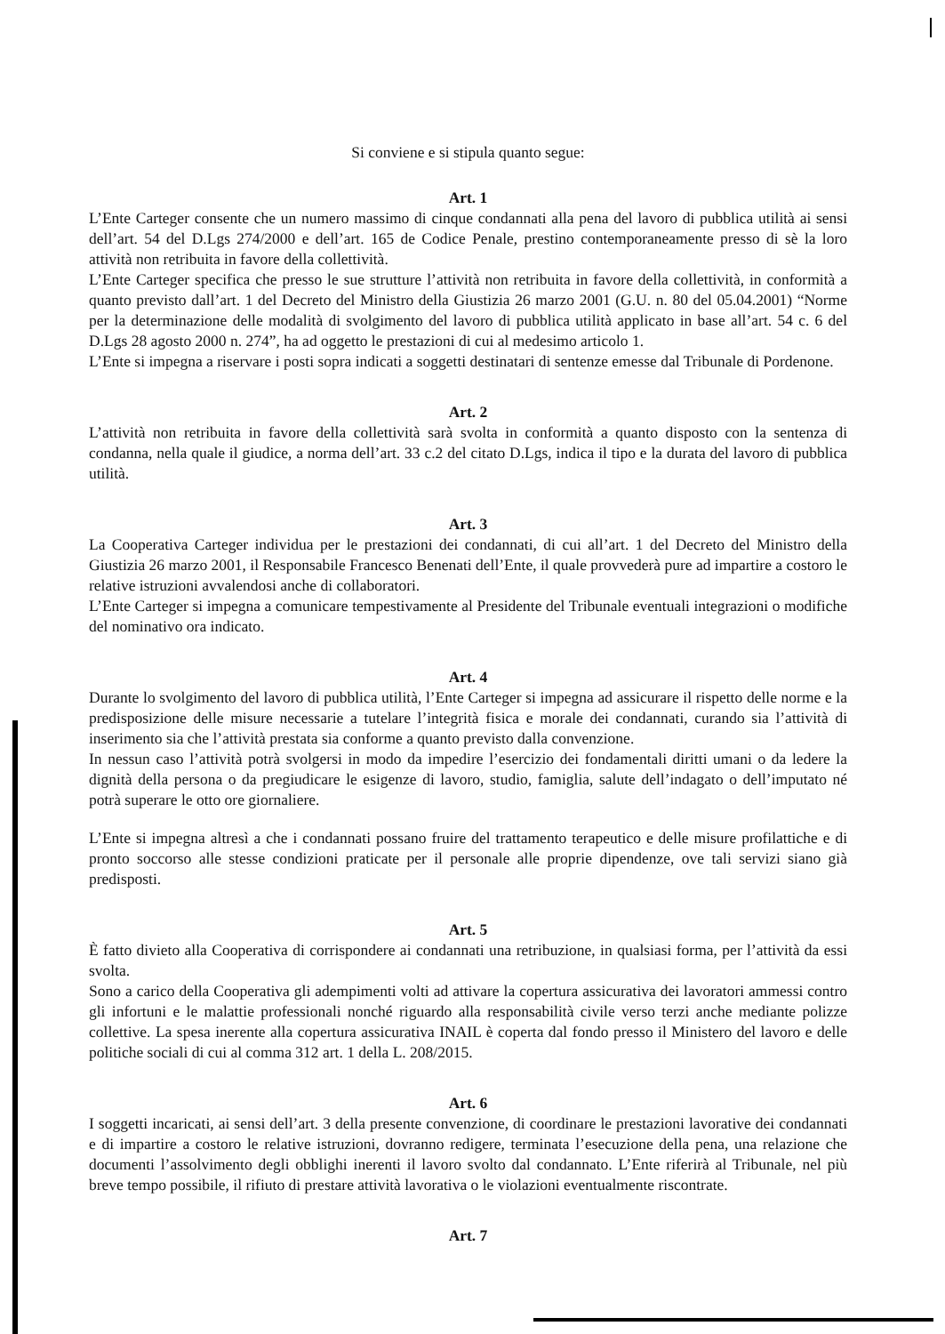Si conviene e si stipula quanto segue:
Art. 1
L’Ente Carteger consente che un numero massimo di cinque condannati alla pena del lavoro di pubblica utilità ai sensi dell’art. 54 del D.Lgs 274/2000 e dell’art. 165 de Codice Penale, prestino contemporaneamente presso di sè la loro attività non retribuita in favore della collettività.
L’Ente Carteger specifica che presso le sue strutture l’attività non retribuita in favore della collettività, in conformità a quanto previsto dall’art. 1 del Decreto del Ministro della Giustizia 26 marzo 2001 (G.U. n. 80 del 05.04.2001) “Norme per la determinazione delle modalità di svolgimento del lavoro di pubblica utilità applicato in base all’art. 54 c. 6 del D.Lgs 28 agosto 2000 n. 274”, ha ad oggetto le prestazioni di cui al medesimo articolo 1.
L’Ente si impegna a riservare i posti sopra indicati a soggetti destinatari di sentenze emesse dal Tribunale di Pordenone.
Art. 2
L’attività non retribuita in favore della collettività sarà svolta in conformità a quanto disposto con la sentenza di condanna, nella quale il giudice, a norma dell’art. 33 c.2 del citato D.Lgs, indica il tipo e la durata del lavoro di pubblica utilità.
Art. 3
La Cooperativa Carteger individua per le prestazioni dei condannati, di cui all’art. 1 del Decreto del Ministro della Giustizia 26 marzo 2001, il Responsabile Francesco Benenati dell’Ente, il quale provvederà pure ad impartire a costoro le relative istruzioni avvalendosi anche di collaboratori.
L’Ente Carteger si impegna a comunicare tempestivamente al Presidente del Tribunale eventuali integrazioni o modifiche del nominativo ora indicato.
Art. 4
Durante lo svolgimento del lavoro di pubblica utilità, l’Ente Carteger si impegna ad assicurare il rispetto delle norme e la predisposizione delle misure necessarie a tutelare l’integrità fisica e morale dei condannati, curando sia l’attività di inserimento sia che l’attività prestata sia conforme a quanto previsto dalla convenzione.
In nessun caso l’attività potrà svolgersi in modo da impedire l’esercizio dei fondamentali diritti umani o da ledere la dignità della persona o da pregiudicare le esigenze di lavoro, studio, famiglia, salute dell’indagato o dell’imputato né potrà superare le otto ore giornaliere.
L’Ente si impegna altresì a che i condannati possano fruire del trattamento terapeutico e delle misure profilattiche e di pronto soccorso alle stesse condizioni praticate per il personale alle proprie dipendenze, ove tali servizi siano già predisposti.
Art. 5
È fatto divieto alla Cooperativa di corrispondere ai condannati una retribuzione, in qualsiasi forma, per l’attività da essi svolta.
Sono a carico della Cooperativa gli adempimenti volti ad attivare la copertura assicurativa dei lavoratori ammessi contro gli infortuni e le malattie professionali nonché riguardo alla responsabilità civile verso terzi anche mediante polizze collettive. La spesa inerente alla copertura assicurativa INAIL è coperta dal fondo presso il Ministero del lavoro e delle politiche sociali di cui al comma 312 art. 1 della L. 208/2015.
Art. 6
I soggetti incaricati, ai sensi dell’art. 3 della presente convenzione, di coordinare le prestazioni lavorative dei condannati e di impartire a costoro le relative istruzioni, dovranno redigere, terminata l’esecuzione della pena, una relazione che documenti l’assolvimento degli obblighi inerenti il lavoro svolto dal condannato. L’Ente riferirà al Tribunale, nel più breve tempo possibile, il rifiuto di prestare attività lavorativa o le violazioni eventualmente riscontrate.
Art. 7